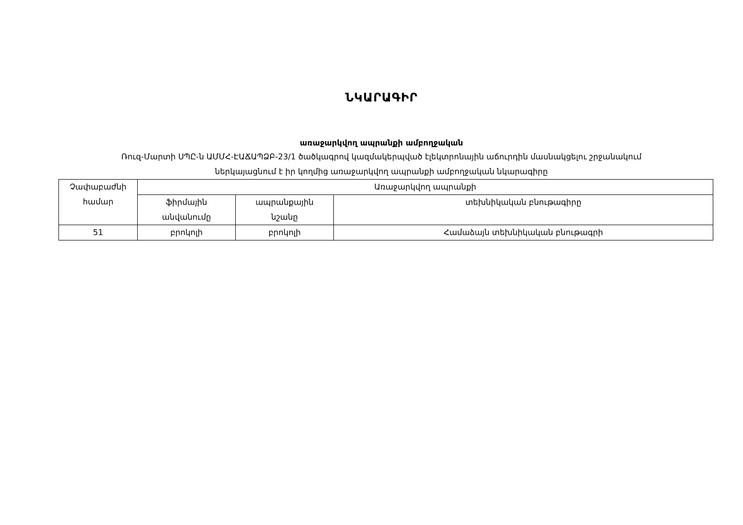ՆԿԱՐԱԳԻՐ
առաջարկվող ապրանքի ամբողջական
Ռուզ-Մարտի ՍՊԸ-ն ԱՄՄՀ-ԷԱՃԱՊՁԲ-23/1 ծածկագրով կազմակերպված էլեկտրոնային աճուրդին մասնակցելու շրջանակում
ներկայացնում է իր կողմից առաջարկվող ապրանքի ամբողջական նկարագիրը
| Չափաբաժնի համար | Առաջարկվող ապրանքի | | |
| --- | --- | --- | --- |
| | ֆիրմային անվանումը | ապրանքային նշանը | տեխնիկական բնութագիրը |
| 51 | բրոկոլի | բրոկոլի | Համաձայն տեխնիկական բնութագրի |